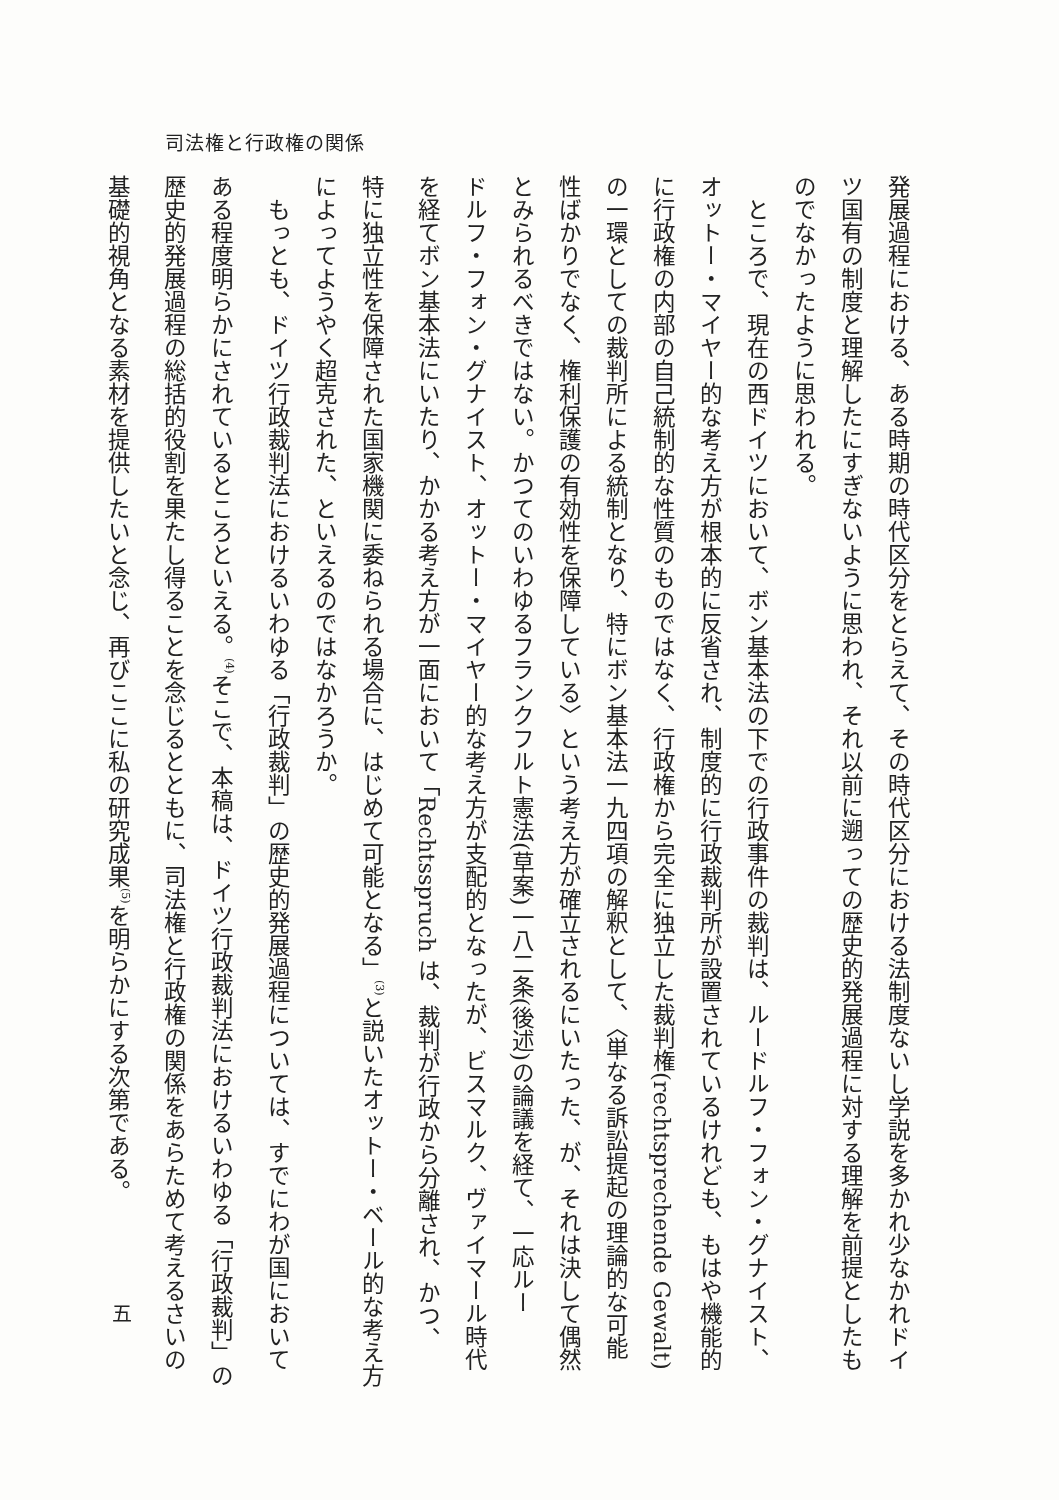司法権と行政権の関係
発展過程における、ある時期の時代区分をとらえて、その時代区分における法制度ないし学説を多かれ少なかれドイ
ツ国有の制度と理解したにすぎないように思われ、それ以前に遡っての歴史的発展過程に対する理解を前提としたも
のでなかったように思われる。
ところで、現在の西ドイツにおいて、ボン基本法の下での行政事件の裁判は、ルードルフ・フォン・グナイスト、
オットー・マイヤー的な考え方が根本的に反省され、制度的に行政裁判所が設置されているけれども、もはや機能的
に行政権の内部の自己統制的な性質のものではなく、行政権から完全に独立した裁判権(rechtsprechende Gewalt)
の一環としての裁判所による統制となり、特にボン基本法一九四項の解釈として、〈単なる訴訟提起の理論的な可能
性ばかりでなく、権利保護の有効性を保障している〉という考え方が確立されるにいたった、が、それは決して偶然
とみられるべきではない。かつてのいわゆるフランクフルト憲法(草案)一八二条(後述)の論議を経て、一応ルー
ドルフ・フォン・グナイスト、オットー・マイヤー的な考え方が支配的となったが、ビスマルク、ヴァイマール時代
を経てボン基本法にいたり、かかる考え方が一面において「Rechtsspruch は、裁判が行政から分離され、かつ、
特に独立性を保障された国家機関に委ねられる場合に、はじめて可能となる」<sup>(3)</sup>と説いたオットー・ベール的な考え方
によってようやく超克された、といえるのではなかろうか。
もっとも、ドイツ行政裁判法におけるいわゆる「行政裁判」の歴史的発展過程については、すでにわが国において
ある程度明らかにされているところといえる。<sup>(4)</sup>そこで、本稿は、ドイツ行政裁判法におけるいわゆる「行政裁判」の
歴史的発展過程の総括的役割を果たし得ることを念じるとともに、司法権と行政権の関係をあらためて考えるさいの
基礎的視角となる素材を提供したいと念じ、再びここに私の研究成果<sup>(5)</sup>を明らかにする次第である。
五